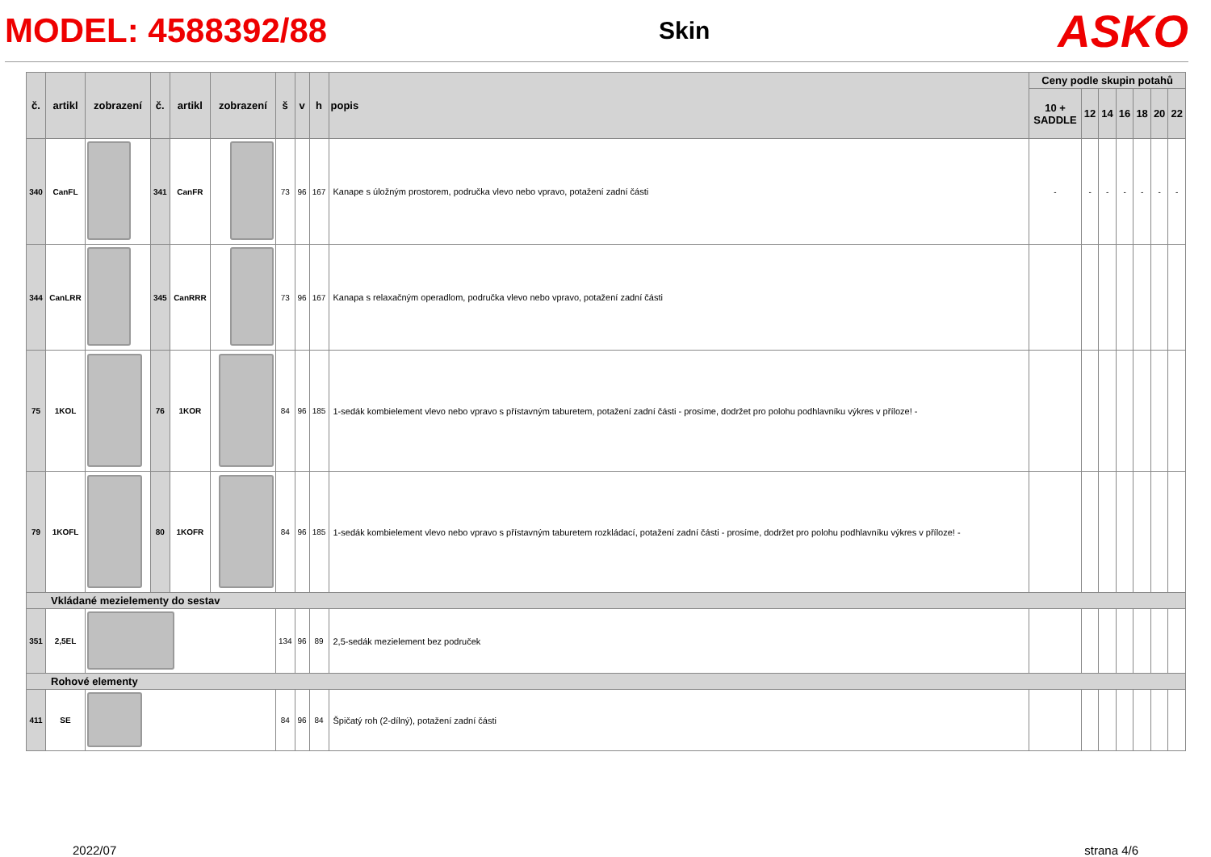MODEL: 4588392/88
Skin
ASKO
| č. | artikl | zobrazení | č. | artikl | zobrazení | š | v | h | popis | Ceny podle skupin potahů | | | | | | |
| --- | --- | --- | --- | --- | --- | --- | --- | --- | --- | --- | --- | --- | --- | --- | --- | --- |
| | | | | | | | | | | 10 + SADDLE | 12 | 14 | 16 | 18 | 20 | 22 |
| 340 | CanFL | | 341 | CanFR | | 73 | 96 | 167 | Kanape s úložným prostorem, područka vlevo nebo vpravo, potažení zadní části | - | - | - | - | - | - | - |
| 344 | CanLRR | | 345 | CanRRR | | 73 | 96 | 167 | Kanapa s relaxačným operadlom, područka vlevo nebo vpravo, potažení zadní části | | | | | | | |
| 75 | 1KOL | | 76 | 1KOR | | 84 | 96 | 185 | 1-sedák kombielement vlevo nebo vpravo s přístavným taburetem, potažení zadní části - prosíme, dodržet pro polohu podhlavníku výkres v příloze! - | | | | | | | |
| 79 | 1KOFL | | 80 | 1KOFR | | 84 | 96 | 185 | 1-sedák kombielement vlevo nebo vpravo s přístavným taburetem rozkládací, potažení zadní části - prosíme, dodržet pro polohu podhlavníku výkres v příloze! - | | | | | | | |
| Vkládané mezielementy do sestav | | | | | | | | | | | | | | | | |
| 351 | 2,5EL | | | | | 134 | 96 | 89 | 2,5-sedák mezielement bez područek | | | | | | | |
| Rohové elementy | | | | | | | | | | | | | | | | |
| 411 | SE | | | | | 84 | 96 | 84 | Špičatý roh (2-dílný), potažení zadní části | | | | | | | |
2022/07 strana 4/6